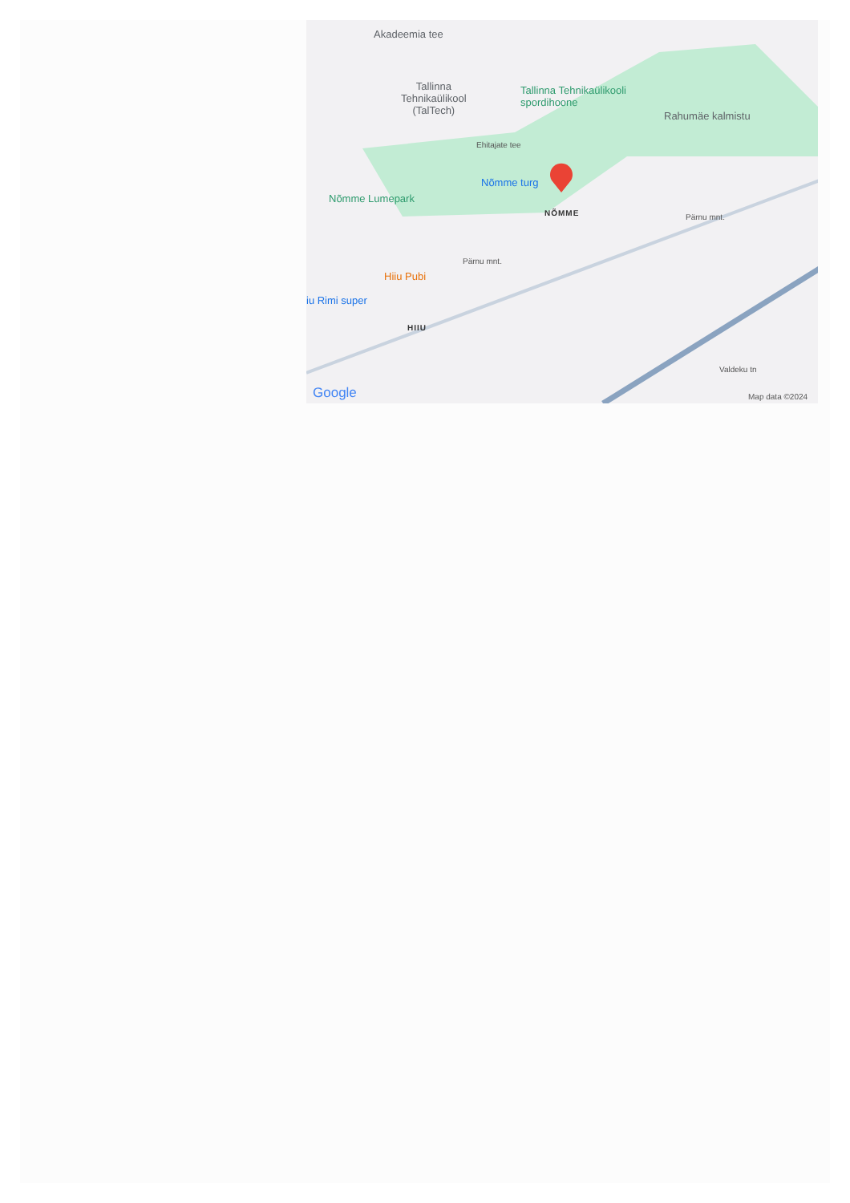Akadeemia tee
Tallinna
Tehnikaülikool
(TalTech)
Tallinna Tehnikaülikooli
spordihoone
Rahumäe kalmistu
Ehitajate tee
Nõmme turg
Nõmme Lumepark
NÕMME Pärnu mnt.
Pärnu mnt.
Hiiu Pubi
iu Rimi super
HIIU
Valdeku tn
Google Map data ©2024